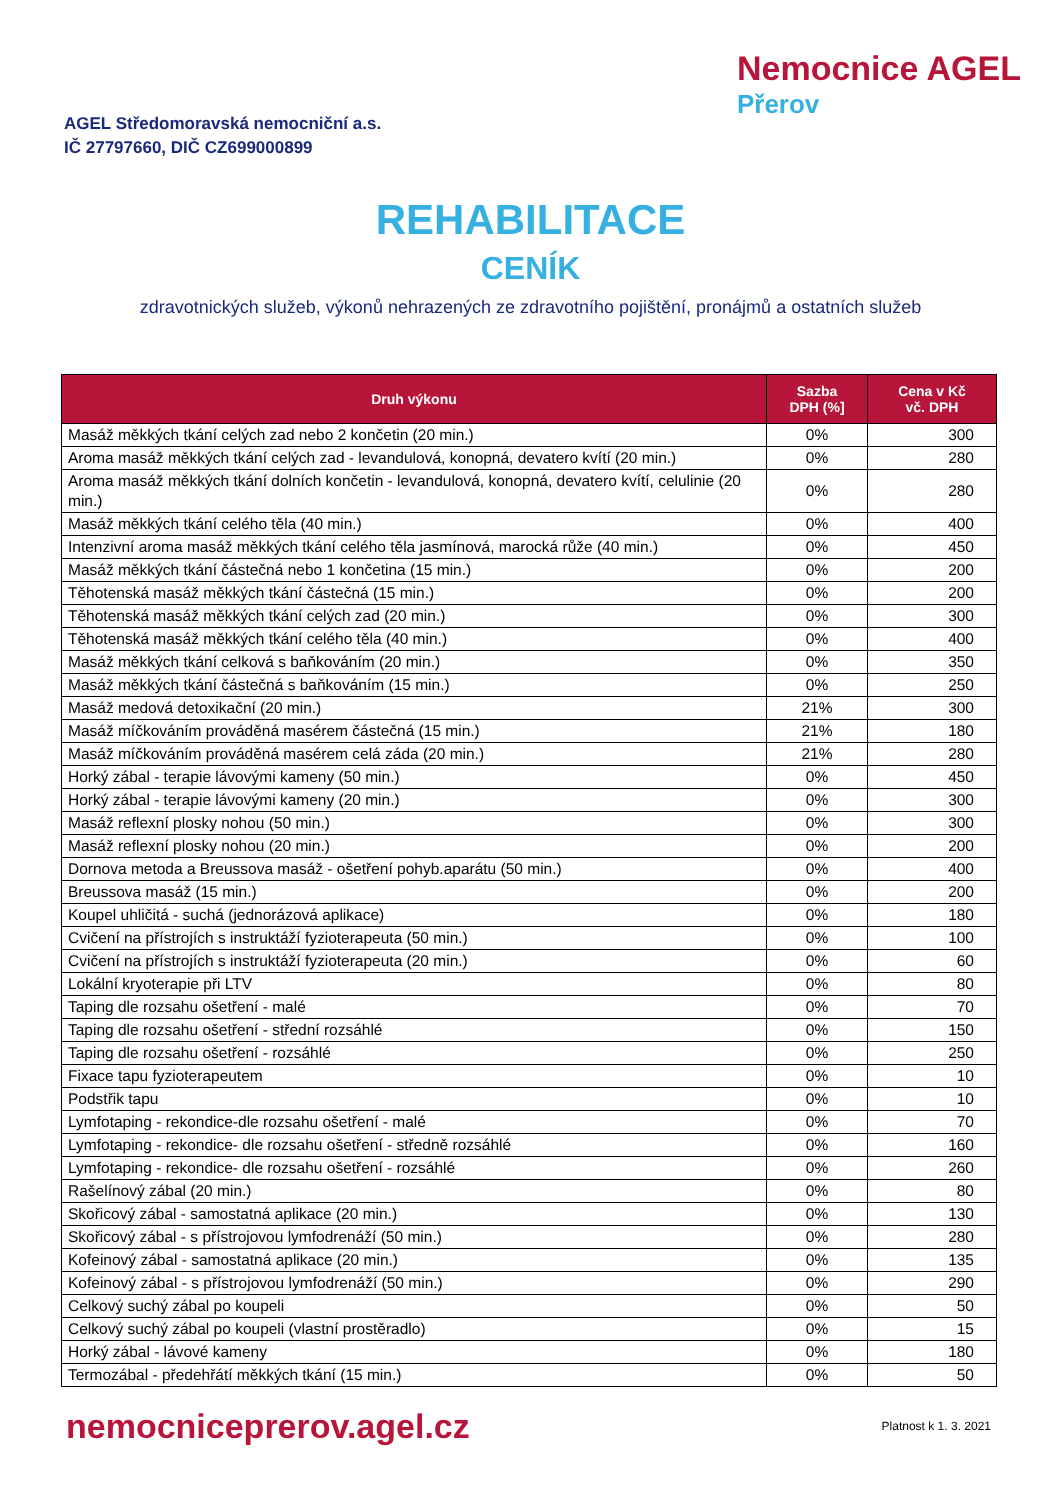AGEL Středomoravská nemocniční a.s.
IČ 27797660, DIČ CZ699000899
Nemocnice AGEL
Přerov
REHABILITACE
CENÍK
zdravotnických služeb, výkonů nehrazených ze zdravotního pojištění, pronájmů a ostatních služeb
| Druh výkonu | Sazba DPH (%] | Cena v Kč vč. DPH |
| --- | --- | --- |
| Masáž měkkých tkání celých zad nebo 2 končetin (20 min.) | 0% | 300 |
| Aroma masáž měkkých tkání celých zad - levandulová, konopná, devatero kvítí (20 min.) | 0% | 280 |
| Aroma masáž měkkých tkání dolních končetin - levandulová, konopná, devatero kvítí, celulinie (20 min.) | 0% | 280 |
| Masáž měkkých tkání celého těla (40 min.) | 0% | 400 |
| Intenzivní aroma masáž měkkých tkání celého těla jasmínová, marocká růže (40 min.) | 0% | 450 |
| Masáž měkkých tkání částečná nebo 1 končetina (15 min.) | 0% | 200 |
| Těhotenská masáž měkkých tkání částečná (15 min.) | 0% | 200 |
| Těhotenská masáž měkkých tkání celých zad (20 min.) | 0% | 300 |
| Těhotenská masáž měkkých tkání celého těla (40 min.) | 0% | 400 |
| Masáž měkkých tkání celková s baňkováním (20 min.) | 0% | 350 |
| Masáž měkkých tkání částečná s baňkováním (15 min.) | 0% | 250 |
| Masáž medová detoxikační (20 min.) | 21% | 300 |
| Masáž míčkováním prováděná masérem částečná (15 min.) | 21% | 180 |
| Masáž míčkováním prováděná masérem celá záda (20 min.) | 21% | 280 |
| Horký zábal - terapie lávovými kameny (50 min.) | 0% | 450 |
| Horký zábal - terapie lávovými kameny (20 min.) | 0% | 300 |
| Masáž reflexní plosky nohou (50 min.) | 0% | 300 |
| Masáž reflexní plosky nohou (20 min.) | 0% | 200 |
| Dornova metoda a Breussova masáž - ošetření pohyb.aparátu (50 min.) | 0% | 400 |
| Breussova masáž (15 min.) | 0% | 200 |
| Koupel uhličitá - suchá (jednorázová aplikace) | 0% | 180 |
| Cvičení na přístrojích s instruktáží fyzioterapeuta (50 min.) | 0% | 100 |
| Cvičení na přístrojích s instruktáží fyzioterapeuta (20 min.) | 0% | 60 |
| Lokální kryoterapie při LTV | 0% | 80 |
| Taping dle rozsahu ošetření - malé | 0% | 70 |
| Taping dle rozsahu ošetření - střední rozsáhlé | 0% | 150 |
| Taping dle rozsahu ošetření - rozsáhlé | 0% | 250 |
| Fixace tapu fyzioterapeutem | 0% | 10 |
| Podstřik tapu | 0% | 10 |
| Lymfotaping - rekondice-dle rozsahu ošetření - malé | 0% | 70 |
| Lymfotaping - rekondice- dle rozsahu ošetření - středně rozsáhlé | 0% | 160 |
| Lymfotaping - rekondice- dle rozsahu ošetření - rozsáhlé | 0% | 260 |
| Rašelínový zábal (20 min.) | 0% | 80 |
| Skořicový zábal - samostatná aplikace (20 min.) | 0% | 130 |
| Skořicový zábal - s přístrojovou lymfodrenáží (50 min.) | 0% | 280 |
| Kofeinový zábal - samostatná aplikace (20 min.) | 0% | 135 |
| Kofeinový zábal - s přístrojovou lymfodrenáží (50 min.) | 0% | 290 |
| Celkový suchý zábal po koupeli | 0% | 50 |
| Celkový suchý zábal po koupeli (vlastní prostěradlo) | 0% | 15 |
| Horký zábal - lávové kameny | 0% | 180 |
| Termozábal - předehřátí měkkých tkání (15 min.) | 0% | 50 |
nemocniceprerov.agel.cz
Platnost k 1. 3. 2021